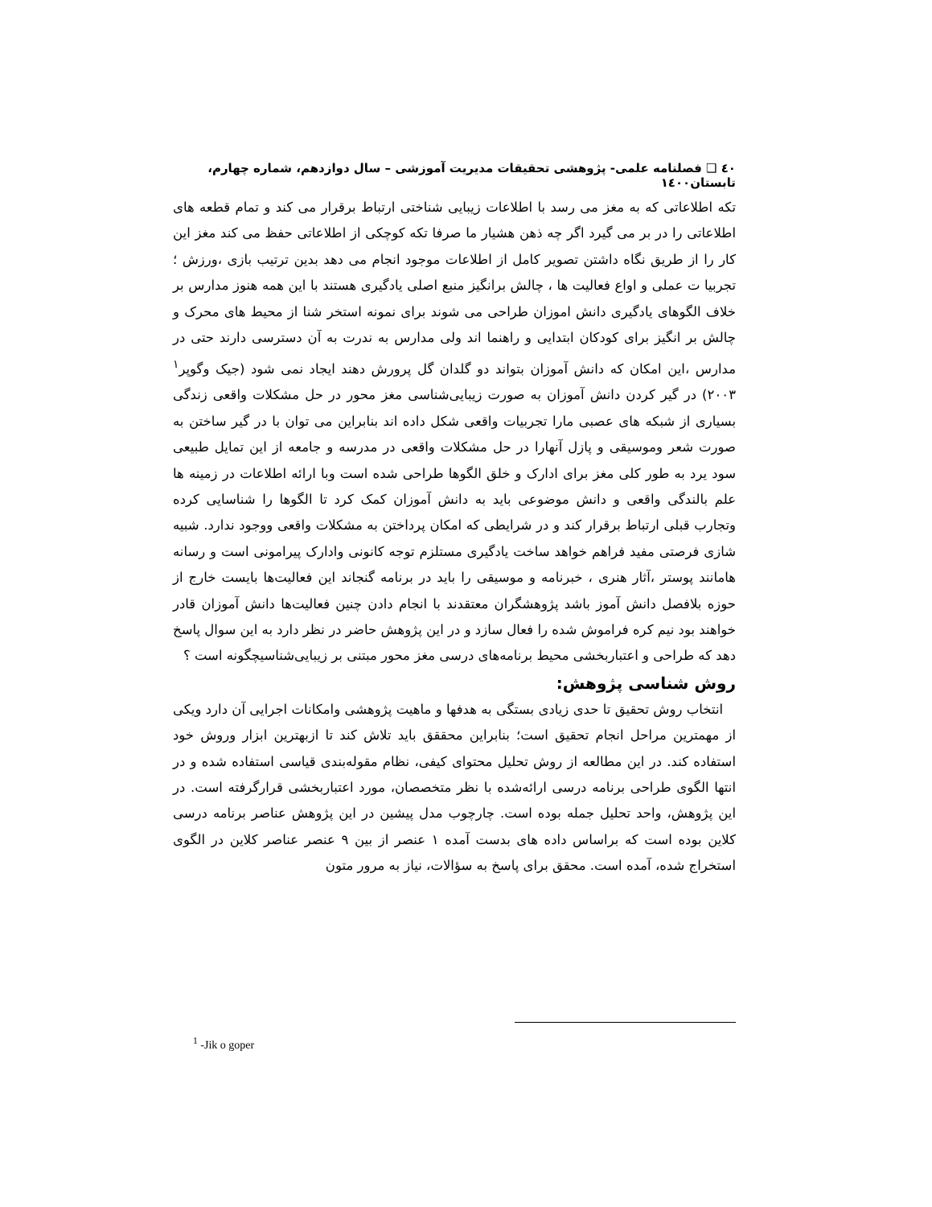٤٠ ❑ فصلنامه علمی- پژوهشی تحقیقات مدیریت آموزشی – سال دوازدهم، شماره چهارم، تابستان۱٤۰۰
تکه اطلاعاتی که به مغز می رسد با اطلاعات زیبایی شناختی ارتباط برقرار می کند و تمام قطعه های اطلاعاتی را در بر می گیرد اگر چه ذهن هشیار ما صرفا تکه کوچکی از اطلاعاتی حفظ می کند مغز این کار را از طریق نگاه داشتن تصویر کامل از اطلاعات موجود انجام می دهد بدین ترتیب بازی ،ورزش ؛ تجربیا ت عملی و اواع فعالیت ها ، چالش برانگیز منبع اصلی یادگیری هستند با این همه هنوز مدارس بر خلاف الگوهای یادگیری دانش اموزان طراحی می شوند برای نمونه استخر شنا از محیط های محرک و چالش بر انگیز برای کودکان ابتدایی و راهنما اند ولی مدارس به ندرت به آن دسترسی دارند حتی در مدارس ،این امکان که دانش آموزان بتواند دو گلدان گل پرورش دهند ایجاد نمی شود (جیک وگوپر<sup>۱</sup> ۲۰۰۳) در گیر کردن دانش آموزان به صورت زیبایی‌شناسی مغز محور در حل مشکلات واقعی زندگی بسیاری از شبکه های عصبی مارا تجربیات واقعی شکل داده اند بنابراین می توان با در گیر ساختن به صورت شعر وموسیقی و پازل آنهارا در حل مشکلات واقعی در مدرسه و جامعه از این تمایل طبیعی سود یرد به طور کلی مغز برای ادارک و خلق الگوها طراحی شده است وبا ارائه اطلاعات در زمینه ها علم بالندگی واقعی و دانش موضوعی باید به دانش آموزان کمک کرد تا الگوها را شناسایی کرده وتجارب قبلی ارتباط برقرار کند و در شرایطی که امکان پرداختن به مشکلات واقعی ووجود ندارد. شبیه شازی فرصتی مفید فراهم خواهد ساخت یادگیری مستلزم توجه کانونی وادارک پیرامونی است و رسانه هامانند پوستر ،آثار هنری ، خبرنامه و موسیقی را باید در برنامه گنجاند این فعالیت‌ها بایست خارج از حوزه بلافصل دانش آموز باشد پژوهشگران معتقدند با انجام دادن چنین فعالیت‌ها دانش آموزان قادر خواهند بود نیم کره فراموش شده را فعال سازد و در این پژوهش حاضر در نظر دارد به این سوال پاسخ دهد که طراحی و اعتباربخشی محیط برنامه‌های درسی مغز محور مبتنی بر زیبایی‌شناسیچگونه است ؟
روش شناسی پژوهش:
انتخاب روش تحقیق تا حدی زیادی بستگی به هدفها و ماهیت پژوهشی وامکانات اجرایی آن دارد ویکی از مهمترین مراحل انجام تحقیق است؛ بنابراین محققق باید تلاش کند تا ازبهترین ابزار وروش خود استفاده کند. در این مطالعه از روش تحلیل محتوای کیفی، نظام مقوله‌بندی قیاسی استفاده شده و در انتها الگوی طراحی برنامه درسی ارائه‌شده با نظر متخصصان، مورد اعتباربخشی قرارگرفته است. در این پژوهش، واحد تحلیل جمله بوده است. چارچوب مدل پیشین در این پژوهش عناصر برنامه درسی کلاین بوده است که براساس داده های بدست آمده ۱ عنصر از بین ۹ عنصر عناصر کلاین در الگوی استخراج شده، آمده است. محقق برای پاسخ به سؤالات، نیاز به مرور متون
<sup>1</sup> -Jik o goper